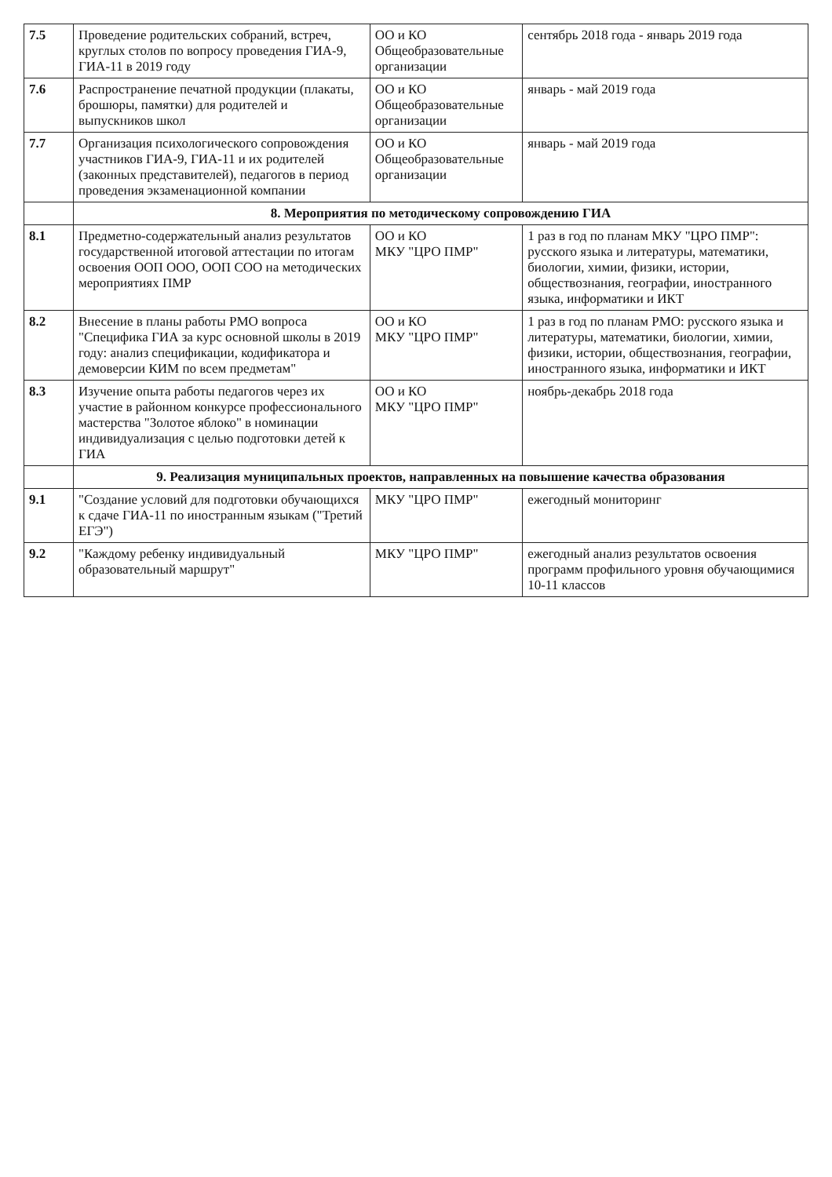| 7.5 | Проведение родительских собраний, встреч, круглых столов по вопросу проведения ГИА-9, ГИА-11 в 2019 году | ОО и КО Общеобразовательные организации | сентябрь 2018 года - январь 2019 года |
| 7.6 | Распространение печатной продукции (плакаты, брошюры, памятки) для родителей и выпускников школ | ОО и КО Общеобразовательные организации | январь - май 2019 года |
| 7.7 | Организация психологического сопровождения участников ГИА-9, ГИА-11 и их родителей (законных представителей), педагогов в период проведения экзаменационной компании | ОО и КО Общеобразовательные организации | январь - май 2019 года |
| | 8. Мероприятия по методическому сопровождению ГИА | | |
| 8.1 | Предметно-содержательный анализ результатов государственной итоговой аттестации по итогам освоения ООП ООО, ООП СОО на методических мероприятиях ПМР | ОО и КО МКУ "ЦРО ПМР" | 1 раз в год по планам МКУ "ЦРО ПМР": русского языка и литературы, математики, биологии, химии, физики, истории, обществознания, географии, иностранного языка, информатики и ИКТ |
| 8.2 | Внесение в планы работы РМО вопроса "Специфика ГИА за курс основной школы в 2019 году: анализ спецификации, кодификатора и демоверсии КИМ по всем предметам" | ОО и КО МКУ "ЦРО ПМР" | 1 раз в год по планам РМО: русского языка и литературы, математики, биологии, химии, физики, истории, обществознания, географии, иностранного языка, информатики и ИКТ |
| 8.3 | Изучение опыта работы педагогов через их участие в районном конкурсе профессионального мастерства "Золотое яблоко" в номинации индивидуализация с целью подготовки детей к ГИА | ОО и КО МКУ "ЦРО ПМР" | ноябрь-декабрь 2018 года |
| | 9. Реализация муниципальных проектов, направленных на повышение качества образования | | |
| 9.1 | "Создание условий для подготовки обучающихся к сдаче ГИА-11 по иностранным языкам ("Третий ЕГЭ") | МКУ "ЦРО ПМР" | ежегодный мониторинг |
| 9.2 | "Каждому ребенку индивидуальный образовательный маршрут" | МКУ "ЦРО ПМР" | ежегодный анализ результатов освоения программ профильного уровня обучающимися 10-11 классов |